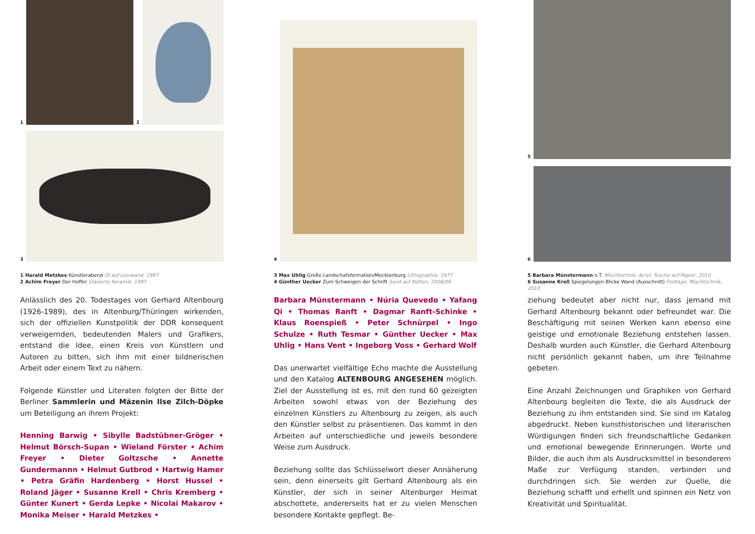1
2
3
1 Harald Metzkes Künstlerabend Öl auf Leinwand, 1997
2 Achim Freyer Der Hoffer Glasierte Keramik, 1997
Anlässlich des 20. Todestages von Gerhard Altenbourg (1926-1989), des in Altenburg/Thüringen wirkenden, sich der offiziellen Kunstpolitik der DDR konsequent verweigernden, bedeutenden Malers und Grafikers, entstand die Idee, einen Kreis von Künstlern und Autoren zu bitten, sich ihm mit einer bildnerischen Arbeit oder einem Text zu nähern.
Folgende Künstler und Literaten folgten der Bitte der Berliner Sammlerin und Mäzenin Ilse Zilch-Döpke um Beteiligung an ihrem Projekt:
Henning Barwig • Sibylle Badstübner-Gröger • Helmut Börsch-Supan • Wieland Förster • Achim Freyer • Dieter Goltzsche • Annette Gundermannn • Helmut Gutbrod • Hartwig Hamer • Petra Gräfin Hardenberg • Horst Hussel • Roland Jäger • Susanne Krell • Chris Kremberg • Günter Kunert • Gerda Lepke • Nicolai Makarov • Monika Meiser • Harald Metzkes •
4
3 Max Uhlig Große Landschafsformation/Mecklenburg Lithographie, 1977
4 Günther Uecker Zum Schweigen der Schrift Sand auf Bütten, 2008/09
Barbara Münstermann • Núria Quevedo • Yafang Qi • Thomas Ranft • Dagmar Ranft-Schinke • Klaus Roenspieß • Peter Schnürpel • Ingo Schulze • Ruth Tesmar • Günther Uecker • Max Uhlig • Hans Vent • Ingeborg Voss • Gerhard Wolf
Das unerwartet vielfältige Echo machte die Ausstellung und den Katalog ALTENBOURG ANGESEHEN möglich. Ziel der Ausstellung ist es, mit den rund 60 gezeigten Arbeiten sowohl etwas von der Beziehung des einzelnen Künstlers zu Altenbourg zu zeigen, als auch den Künstler selbst zu präsentieren. Das kommt in den Arbeiten auf unterschiedliche und jeweils besondere Weise zum Ausdruck.
Beziehung sollte das Schlüsselwort dieser Annäherung sein, denn einerseits gilt Gerhard Altenbourg als ein Künstler, der sich in seiner Altenburger Heimat abschottete, andererseits hat er zu vielen Menschen besondere Kontakte gepflegt. Be-
5
6
5 Barbara Münstermann o.T. Mischtechnik, Acryl, Tusche auf Papier, 2010
6 Susanne Krell Spiegelungen Blicke Wand (Ausschnitt) Frottage, Mischtechnik, 2010
ziehung bedeutet aber nicht nur, dass jemand mit Gerhard Altenbourg bekannt oder befreundet war. Die Beschäftigung mit seinen Werken kann ebenso eine geistige und emotionale Beziehung entstehen lassen. Deshalb wurden auch Künstler, die Gerhard Altenbourg nicht persönlich gekannt haben, um ihre Teilnahme gebeten.
Eine Anzahl Zeichnungen und Graphiken von Gerhard Altenbourg begleiten die Texte, die als Ausdruck der Beziehung zu ihm entstanden sind. Sie sind im Katalog abgedruckt. Neben kunsthistorischen und literarischen Würdigungen finden sich freundschaftliche Gedanken und emotional bewegende Erinnerungen. Worte und Bilder, die auch ihm als Ausdrucksmittel in besonderem Maße zur Verfügung standen, verbinden und durchdringen sich. Sie werden zur Quelle, die Beziehung schafft und erhellt und spinnen ein Netz von Kreativität und Spiritualität.